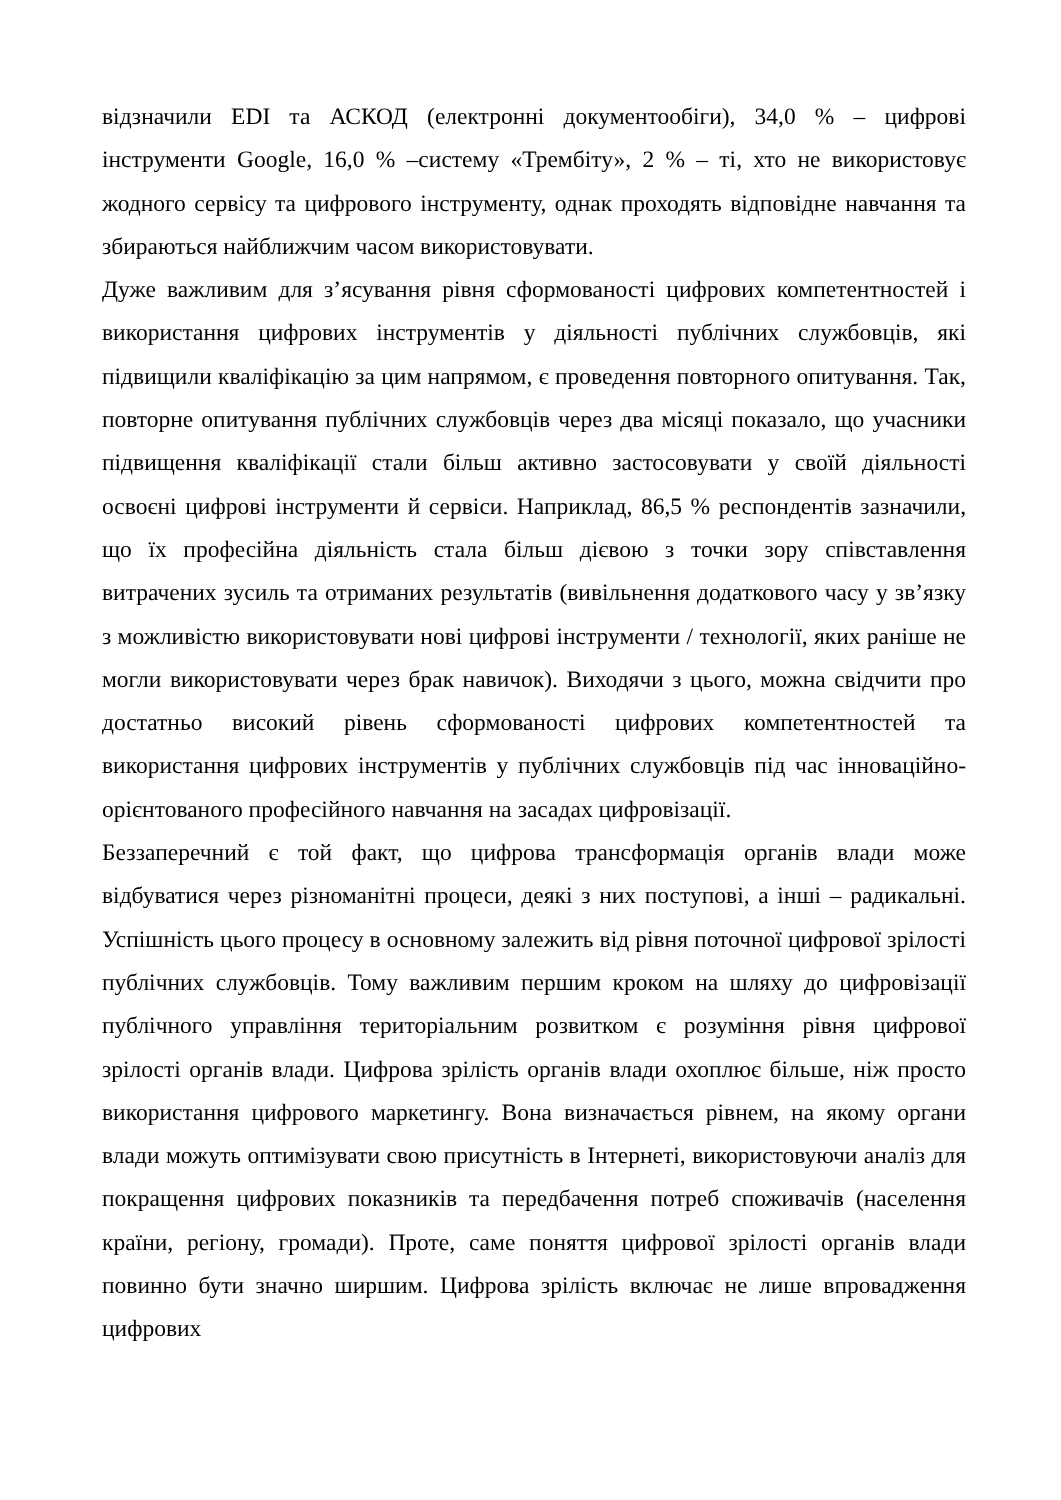відзначили EDI та АСКОД (електронні документообіги), 34,0 % – цифрові інструменти Google, 16,0 % –систему «Трембіту», 2 % – ті, хто не використовує жодного сервісу та цифрового інструменту, однак проходять відповідне навчання та збираються найближчим часом використовувати.
Дуже важливим для з’ясування рівня сформованості цифрових компетентностей і використання цифрових інструментів у діяльності публічних службовців, які підвищили кваліфікацію за цим напрямом, є проведення повторного опитування. Так, повторне опитування публічних службовців через два місяці показало, що учасники підвищення кваліфікації стали більш активно застосовувати у своїй діяльності освоєні цифрові інструменти й сервіси. Наприклад, 86,5 % респондентів зазначили, що їх професійна діяльність стала більш дієвою з точки зору співставлення витрачених зусиль та отриманих результатів (вивільнення додаткового часу у зв’язку з можливістю використовувати нові цифрові інструменти / технології, яких раніше не могли використовувати через брак навичок). Виходячи з цього, можна свідчити про достатньо високий рівень сформованості цифрових компетентностей та використання цифрових інструментів у публічних службовців під час інноваційно-орієнтованого професійного навчання на засадах цифровізації.
Беззаперечний є той факт, що цифрова трансформація органів влади може відбуватися через різноманітні процеси, деякі з них поступові, а інші – радикальні. Успішність цього процесу в основному залежить від рівня поточної цифрової зрілості публічних службовців. Тому важливим першим кроком на шляху до цифровізації публічного управління територіальним розвитком є розуміння рівня цифрової зрілості органів влади. Цифрова зрілість органів влади охоплює більше, ніж просто використання цифрового маркетингу. Вона визначається рівнем, на якому органи влади можуть оптимізувати свою присутність в Інтернеті, використовуючи аналіз для покращення цифрових показників та передбачення потреб споживачів (населення країни, регіону, громади). Проте, саме поняття цифрової зрілості органів влади повинно бути значно ширшим. Цифрова зрілість включає не лише впровадження цифрових